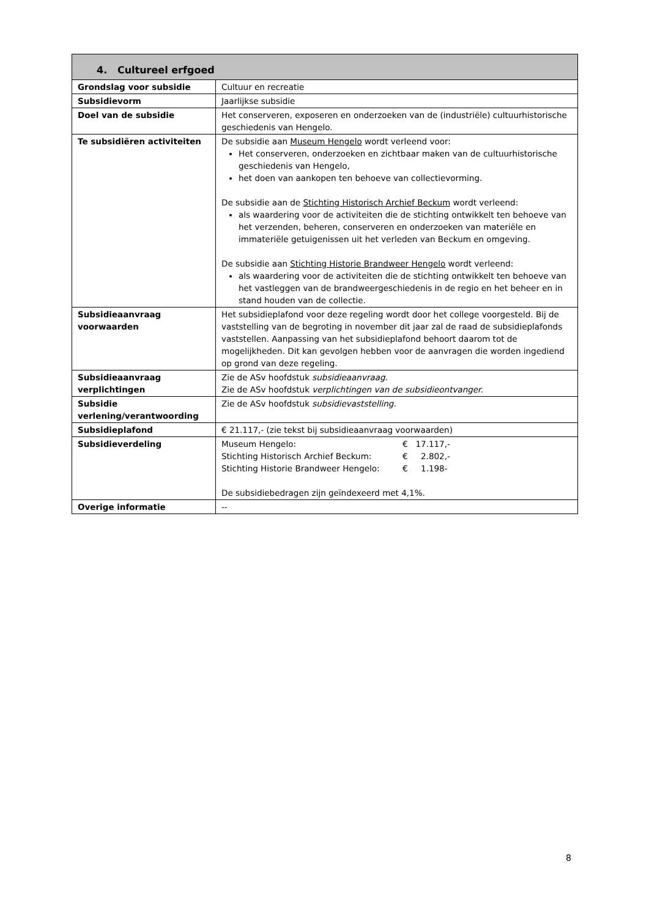| 4. Cultureel erfgoed | |
| --- | --- |
| Grondslag voor subsidie | Cultuur en recreatie |
| Subsidievorm | Jaarlijkse subsidie |
| Doel van de subsidie | Het conserveren, exposeren en onderzoeken van de (industriële) cultuurhistorische geschiedenis van Hengelo. |
| Te subsidiëren activiteiten | De subsidie aan Museum Hengelo wordt verleend voor: Het conserveren, onderzoeken en zichtbaar maken van de cultuurhistorische geschiedenis van Hengelo, het doen van aankopen ten behoeve van collectievorming. De subsidie aan de Stichting Historisch Archief Beckum wordt verleend: als waardering voor de activiteiten die de stichting ontwikkelt ten behoeve van het verzenden, beheren, conserveren en onderzoeken van materiële en immateriële getuigenissen uit het verleden van Beckum en omgeving. De subsidie aan Stichting Historie Brandweer Hengelo wordt verleend: als waardering voor de activiteiten die de stichting ontwikkelt ten behoeve van het vastleggen van de brandweergeschiedenis in de regio en het beheer en in stand houden van de collectie. |
| Subsidieaanvraag voorwaarden | Het subsidieplafond voor deze regeling wordt door het college voorgesteld. Bij de vaststelling van de begroting in november dit jaar zal de raad de subsidieplafonds vaststellen. Aanpassing van het subsidieplafond behoort daarom tot de mogelijkheden. Dit kan gevolgen hebben voor de aanvragen die worden ingediend op grond van deze regeling. |
| Subsidieaanvraag verplichtingen | Zie de ASv hoofdstuk subsidieaanvraag . Zie de ASv hoofdstuk verplichtingen van de subsidieontvanger. |
| Subsidie verlening/verantwoording | Zie de ASv hoofdstuk subsidievaststelling. |
| Subsidieplafond | € 21.117,- (zie tekst bij subsidieaanvraag voorwaarden) |
| Subsidieverdeling | / Museum Hengelo: / € 17.117,- / / Stichting Historisch Archief Beckum: / € 2.802,- / / Stichting Historie Brandweer Hengelo: / € 1.198- / De subsidiebedragen zijn geïndexeerd met 4,1%. |
| Overige informatie | -- |
8